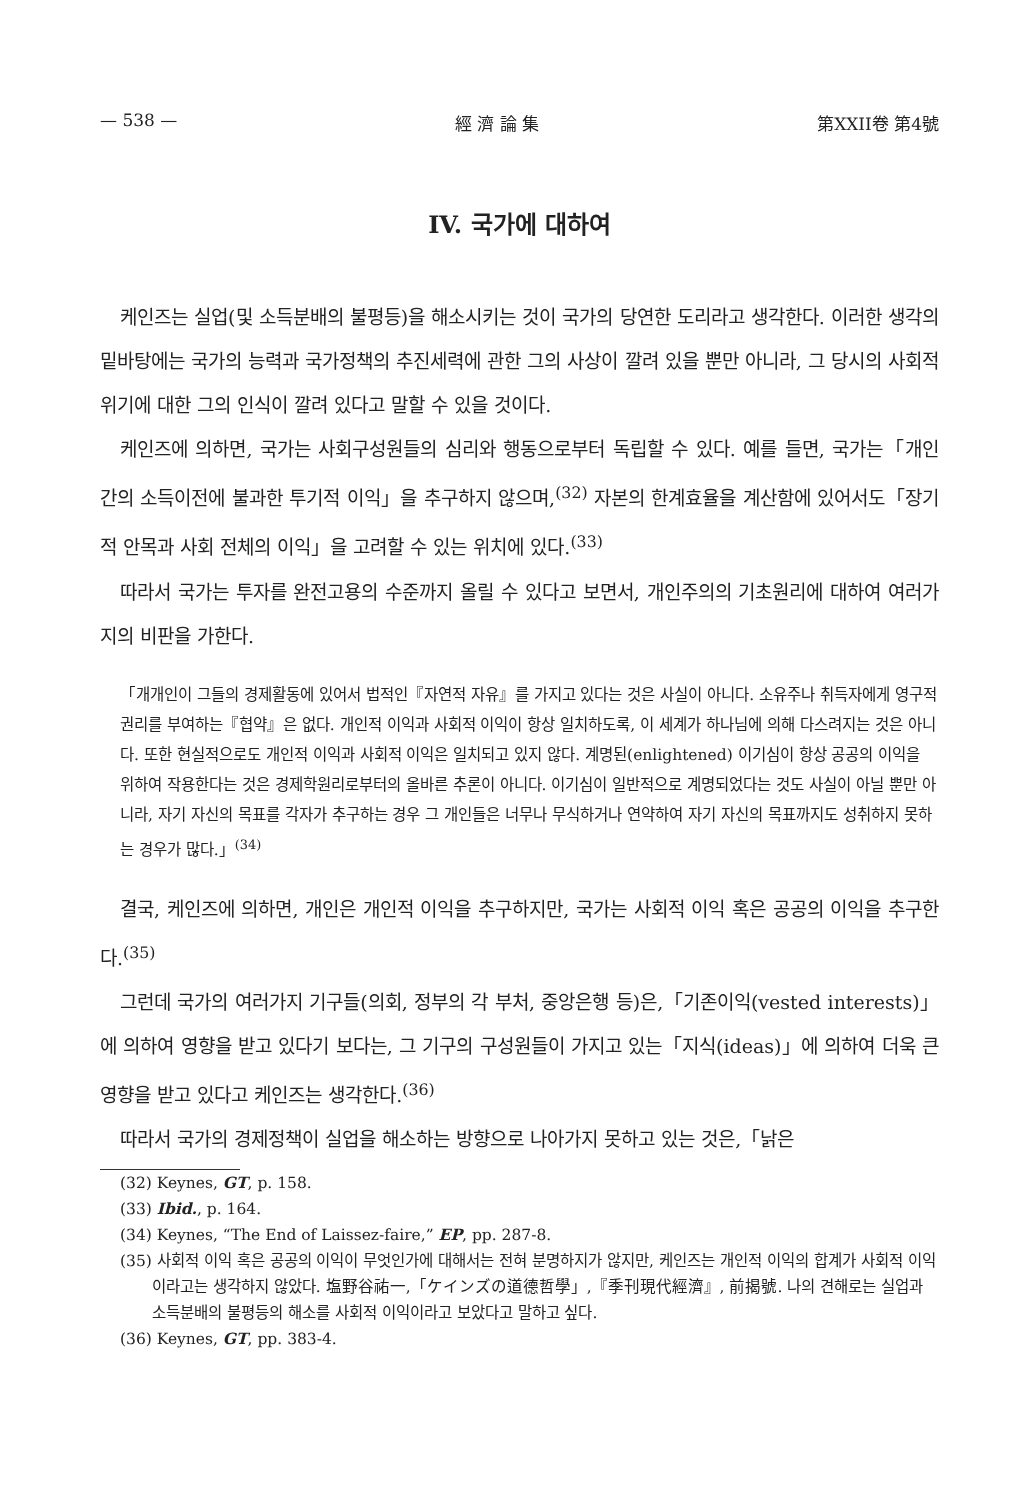— 538 — 經 濟 論 集 第XXII卷 第4號
IV. 국가에 대하여
케인즈는 실업(및 소득분배의 불평등)을 해소시키는 것이 국가의 당연한 도리라고 생각한다. 이러한 생각의 밑바탕에는 국가의 능력과 국가정책의 추진세력에 관한 그의 사상이 깔려 있을 뿐만 아니라, 그 당시의 사회적 위기에 대한 그의 인식이 깔려 있다고 말할 수 있을 것이다.
케인즈에 의하면, 국가는 사회구성원들의 심리와 행동으로부터 독립할 수 있다. 예를 들면, 국가는「개인 간의 소득이전에 불과한 투기적 이익」을 추구하지 않으며,<sup>(32)</sup> 자본의 한계효율을 계산함에 있어서도「장기적 안목과 사회 전체의 이익」을 고려할 수 있는 위치에 있다.<sup>(33)</sup>
따라서 국가는 투자를 완전고용의 수준까지 올릴 수 있다고 보면서, 개인주의의 기초원리에 대하여 여러가지의 비판을 가한다.
「개개인이 그들의 경제활동에 있어서 법적인『자연적 자유』를 가지고 있다는 것은 사실이 아니다. 소유주나 취득자에게 영구적 권리를 부여하는『협약』은 없다. 개인적 이익과 사회적 이익이 항상 일치하도록, 이 세계가 하나님에 의해 다스려지는 것은 아니다. 또한 현실적으로도 개인적 이익과 사회적 이익은 일치되고 있지 않다. 계명된(enlightened) 이기심이 항상 공공의 이익을 위하여 작용한다는 것은 경제학원리로부터의 올바른 추론이 아니다. 이기심이 일반적으로 계명되었다는 것도 사실이 아닐 뿐만 아니라, 자기 자신의 목표를 각자가 추구하는 경우 그 개인들은 너무나 무식하거나 연약하여 자기 자신의 목표까지도 성취하지 못하는 경우가 많다.」<sup>(34)</sup>
결국, 케인즈에 의하면, 개인은 개인적 이익을 추구하지만, 국가는 사회적 이익 혹은 공공의 이익을 추구한다.<sup>(35)</sup>
그런데 국가의 여러가지 기구들(의회, 정부의 각 부처, 중앙은행 등)은,「기존이익(vested interests)」에 의하여 영향을 받고 있다기 보다는, 그 기구의 구성원들이 가지고 있는「지식(ideas)」에 의하여 더욱 큰 영향을 받고 있다고 케인즈는 생각한다.<sup>(36)</sup>
따라서 국가의 경제정책이 실업을 해소하는 방향으로 나아가지 못하고 있는 것은,「낡은
(32) Keynes, GT, p. 158.
(33) Ibid., p. 164.
(34) Keynes, “The End of Laissez-faire,” EP, pp. 287-8.
(35) 사회적 이익 혹은 공공의 이익이 무엇인가에 대해서는 전혀 분명하지가 않지만, 케인즈는 개인적 이익의 합계가 사회적 이익이라고는 생각하지 않았다. 塩野谷祐一,「ケインズの道德哲學」,『季刊現代經濟』, 前揭號. 나의 견해로는 실업과 소득분배의 불평등의 해소를 사회적 이익이라고 보았다고 말하고 싶다.
(36) Keynes, GT, pp. 383-4.